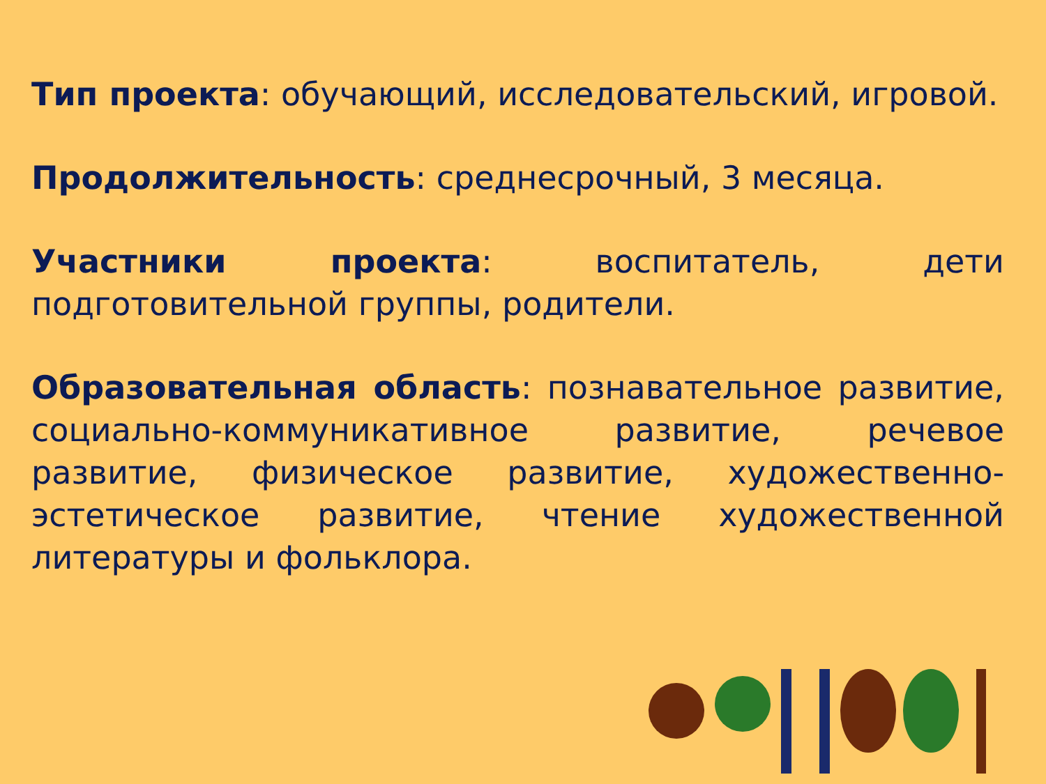Тип проекта: обучающий, исследовательский, игровой.
Продолжительность: среднесрочный, 3 месяца.
Участники проекта: воспитатель, дети подготовительной группы, родители.
Образовательная область: познавательное развитие, социально-коммуникативное развитие, речевое развитие, физическое развитие, художественно-эстетическое развитие, чтение художественной литературы и фольклора.